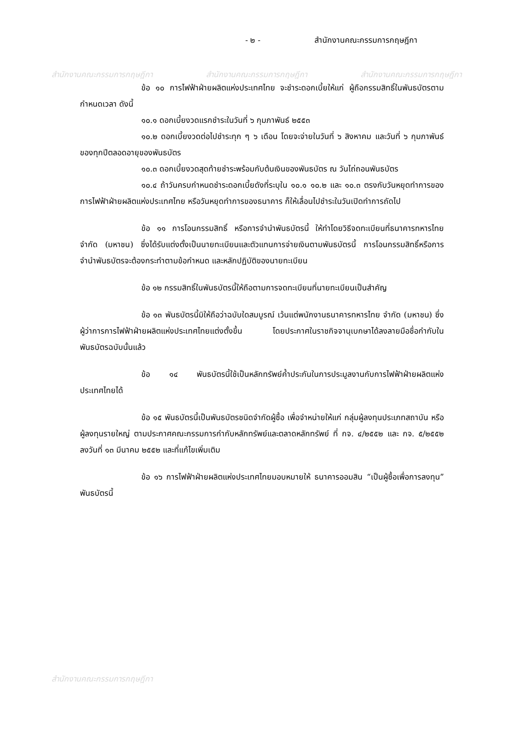สำนักงานคณะกรรมการกฤษฎีกา สำนักงานคณะกรรมการกฤษฎีกา สำนักงานคณะกรรมการกฤษฎีกา
สำนักงานคณะกรรมการกฤษฎีกา
- ๒ - สำนักงานคณะกรรมการกฤษฎีกา
ข้อ ๑๐ การไฟฟ้าฝ่ายผลิตแห่งประเทศไทย จะชำระดอกเบี้ยให้แก่ ผู้ถือกรรมสิทธิ์ในพันธบัตรตามกำหนดเวลา ดังนี้
๑๐.๑ ดอกเบี้ยงวดแรกชำระในวันที่ ๖ กุมภาพันธ์ ๒๕๕๓
๑๐.๒ ดอกเบี้ยงวดต่อไปชำระทุก ๆ ๖ เดือน โดยจะจ่ายในวันที่ ๖ สิงหาคม และวันที่ ๖ กุมภาพันธ์ ของทุกปีตลอดอายุของพันธบัตร
๑๐.๓ ดอกเบี้ยงวดสุดท้ายชำระพร้อมกับต้นเงินของพันธบัตร ณ วันไถ่ถอนพันธบัตร
๑๐.๔ ถ้าวันครบกำหนดชำระดอกเบี้ยดังที่ระบุใน ๑๐.๑ ๑๐.๒ และ ๑๐.๓ ตรงกับวันหยุดทำการของการไฟฟ้าฝ่ายผลิตแห่งประเทศไทย หรือวันหยุดทำการของธนาคาร ก็ให้เลื่อนไปชำระในวันเปิดทำการถัดไป
ข้อ ๑๑ การโอนกรรมสิทธิ์ หรือการจำนำพันธบัตรนี้ ให้ทำโดยวิธีจดทะเบียนที่ธนาคารทหารไทย จำกัด (มหาชน) ซึ่งได้รับแต่งตั้งเป็นนายทะเบียนและตัวแทนการจ่ายเงินตามพันธบัตรนี้ การโอนกรรมสิทธิ์หรือการจำนำพันธบัตรจะต้องกระทำตามข้อกำหนด และหลักปฏิบัติของนายทะเบียน
ข้อ ๑๒ กรรมสิทธิ์ในพันธบัตรนี้ให้ถือตามการจดทะเบียนที่นายทะเบียนเป็นสำคัญ
ข้อ ๑๓ พันธบัตรนี้มิให้ถือว่าฉบับใดสมบูรณ์ เว้นแต่พนักงานธนาคารทหารไทย จำกัด (มหาชน) ซึ่งผู้ว่าการการไฟฟ้าฝ่ายผลิตแห่งประเทศไทยแต่งตั้งขึ้น โดยประกาศในราชกิจจานุเบกษาได้ลงลายมือชื่อกำกับในพันธบัตรฉบับนั้นแล้ว
ข้อ ๑๔ พันธบัตรนี้ใช้เป็นหลักทรัพย์ค้ำประกันในการประมูลงานกับการไฟฟ้าฝ่ายผลิตแห่งประเทศไทยได้
ข้อ ๑๕ พันธบัตรนี้เป็นพันธบัตรชนิดจำกัดผู้ซื้อ เพื่อจำหน่ายให้แก่ กลุ่มผู้ลงทุนประเภทสถาบัน หรือผู้ลงทุนรายใหญ่ ตามประกาศคณะกรรมการกำกับหลักทรัพย์และตลาดหลักทรัพย์ ที่ กจ. ๔/๒๕๕๒ และ กจ. ๕/๒๕๕๒ ลงวันที่ ๑๓ มีนาคม ๒๕๕๒ และที่แก้ไขเพิ่มเติม
ข้อ ๑๖ การไฟฟ้าฝ่ายผลิตแห่งประเทศไทยมอบหมายให้ ธนาคารออมสิน “เป็นผู้ซื้อเพื่อการลงทุน” พันธบัตรนี้